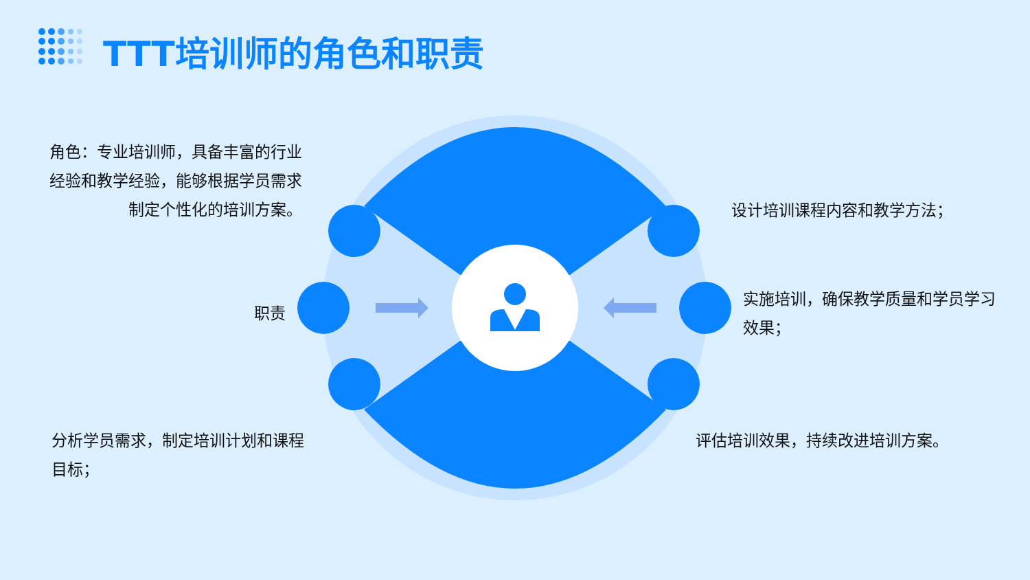TTT培训师的角色和职责
角色：专业培训师，具备丰富的行业经验和教学经验，能够根据学员需求制定个性化的培训方案。
职责
分析学员需求，制定培训计划和课程目标；
设计培训课程内容和教学方法；
实施培训，确保教学质量和学员学习效果；
评估培训效果，持续改进培训方案。